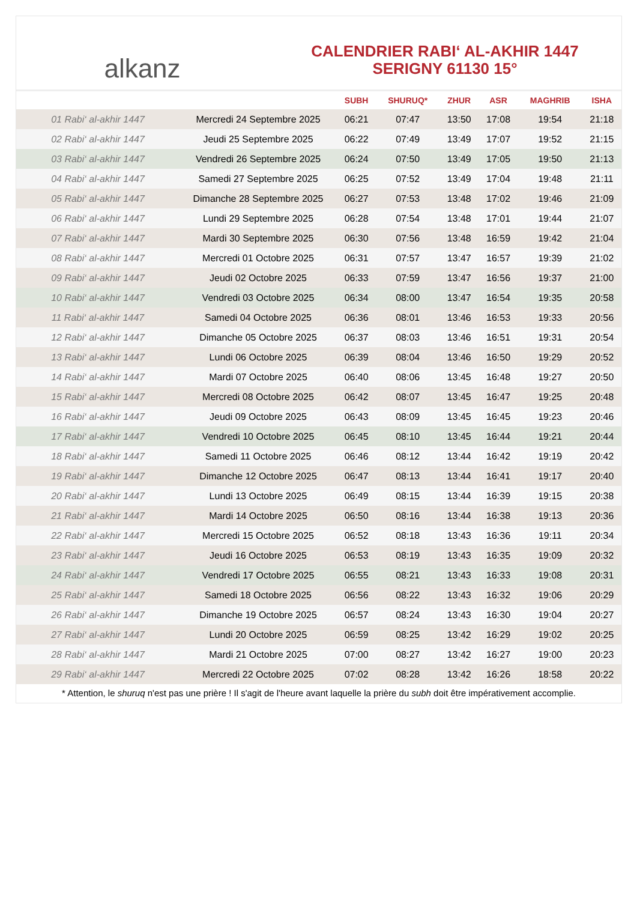alkanz
CALENDRIER RABI‘ AL-AKHIR 1447
SERIGNY 61130 15°
| | | SUBH | SHURUQ* | ZHUR | ASR | MAGHRIB | ISHA |
| --- | --- | --- | --- | --- | --- | --- | --- |
| 01 Rabi‘ al-akhir 1447 | Mercredi 24 Septembre 2025 | 06:21 | 07:47 | 13:50 | 17:08 | 19:54 | 21:18 |
| 02 Rabi‘ al-akhir 1447 | Jeudi 25 Septembre 2025 | 06:22 | 07:49 | 13:49 | 17:07 | 19:52 | 21:15 |
| 03 Rabi‘ al-akhir 1447 | Vendredi 26 Septembre 2025 | 06:24 | 07:50 | 13:49 | 17:05 | 19:50 | 21:13 |
| 04 Rabi‘ al-akhir 1447 | Samedi 27 Septembre 2025 | 06:25 | 07:52 | 13:49 | 17:04 | 19:48 | 21:11 |
| 05 Rabi‘ al-akhir 1447 | Dimanche 28 Septembre 2025 | 06:27 | 07:53 | 13:48 | 17:02 | 19:46 | 21:09 |
| 06 Rabi‘ al-akhir 1447 | Lundi 29 Septembre 2025 | 06:28 | 07:54 | 13:48 | 17:01 | 19:44 | 21:07 |
| 07 Rabi‘ al-akhir 1447 | Mardi 30 Septembre 2025 | 06:30 | 07:56 | 13:48 | 16:59 | 19:42 | 21:04 |
| 08 Rabi‘ al-akhir 1447 | Mercredi 01 Octobre 2025 | 06:31 | 07:57 | 13:47 | 16:57 | 19:39 | 21:02 |
| 09 Rabi‘ al-akhir 1447 | Jeudi 02 Octobre 2025 | 06:33 | 07:59 | 13:47 | 16:56 | 19:37 | 21:00 |
| 10 Rabi‘ al-akhir 1447 | Vendredi 03 Octobre 2025 | 06:34 | 08:00 | 13:47 | 16:54 | 19:35 | 20:58 |
| 11 Rabi‘ al-akhir 1447 | Samedi 04 Octobre 2025 | 06:36 | 08:01 | 13:46 | 16:53 | 19:33 | 20:56 |
| 12 Rabi‘ al-akhir 1447 | Dimanche 05 Octobre 2025 | 06:37 | 08:03 | 13:46 | 16:51 | 19:31 | 20:54 |
| 13 Rabi‘ al-akhir 1447 | Lundi 06 Octobre 2025 | 06:39 | 08:04 | 13:46 | 16:50 | 19:29 | 20:52 |
| 14 Rabi‘ al-akhir 1447 | Mardi 07 Octobre 2025 | 06:40 | 08:06 | 13:45 | 16:48 | 19:27 | 20:50 |
| 15 Rabi‘ al-akhir 1447 | Mercredi 08 Octobre 2025 | 06:42 | 08:07 | 13:45 | 16:47 | 19:25 | 20:48 |
| 16 Rabi‘ al-akhir 1447 | Jeudi 09 Octobre 2025 | 06:43 | 08:09 | 13:45 | 16:45 | 19:23 | 20:46 |
| 17 Rabi‘ al-akhir 1447 | Vendredi 10 Octobre 2025 | 06:45 | 08:10 | 13:45 | 16:44 | 19:21 | 20:44 |
| 18 Rabi‘ al-akhir 1447 | Samedi 11 Octobre 2025 | 06:46 | 08:12 | 13:44 | 16:42 | 19:19 | 20:42 |
| 19 Rabi‘ al-akhir 1447 | Dimanche 12 Octobre 2025 | 06:47 | 08:13 | 13:44 | 16:41 | 19:17 | 20:40 |
| 20 Rabi‘ al-akhir 1447 | Lundi 13 Octobre 2025 | 06:49 | 08:15 | 13:44 | 16:39 | 19:15 | 20:38 |
| 21 Rabi‘ al-akhir 1447 | Mardi 14 Octobre 2025 | 06:50 | 08:16 | 13:44 | 16:38 | 19:13 | 20:36 |
| 22 Rabi‘ al-akhir 1447 | Mercredi 15 Octobre 2025 | 06:52 | 08:18 | 13:43 | 16:36 | 19:11 | 20:34 |
| 23 Rabi‘ al-akhir 1447 | Jeudi 16 Octobre 2025 | 06:53 | 08:19 | 13:43 | 16:35 | 19:09 | 20:32 |
| 24 Rabi‘ al-akhir 1447 | Vendredi 17 Octobre 2025 | 06:55 | 08:21 | 13:43 | 16:33 | 19:08 | 20:31 |
| 25 Rabi‘ al-akhir 1447 | Samedi 18 Octobre 2025 | 06:56 | 08:22 | 13:43 | 16:32 | 19:06 | 20:29 |
| 26 Rabi‘ al-akhir 1447 | Dimanche 19 Octobre 2025 | 06:57 | 08:24 | 13:43 | 16:30 | 19:04 | 20:27 |
| 27 Rabi‘ al-akhir 1447 | Lundi 20 Octobre 2025 | 06:59 | 08:25 | 13:42 | 16:29 | 19:02 | 20:25 |
| 28 Rabi‘ al-akhir 1447 | Mardi 21 Octobre 2025 | 07:00 | 08:27 | 13:42 | 16:27 | 19:00 | 20:23 |
| 29 Rabi‘ al-akhir 1447 | Mercredi 22 Octobre 2025 | 07:02 | 08:28 | 13:42 | 16:26 | 18:58 | 20:22 |
* Attention, le shuruq n'est pas une prière ! Il s'agit de l'heure avant laquelle la prière du subh doit être impérativement accomplie.